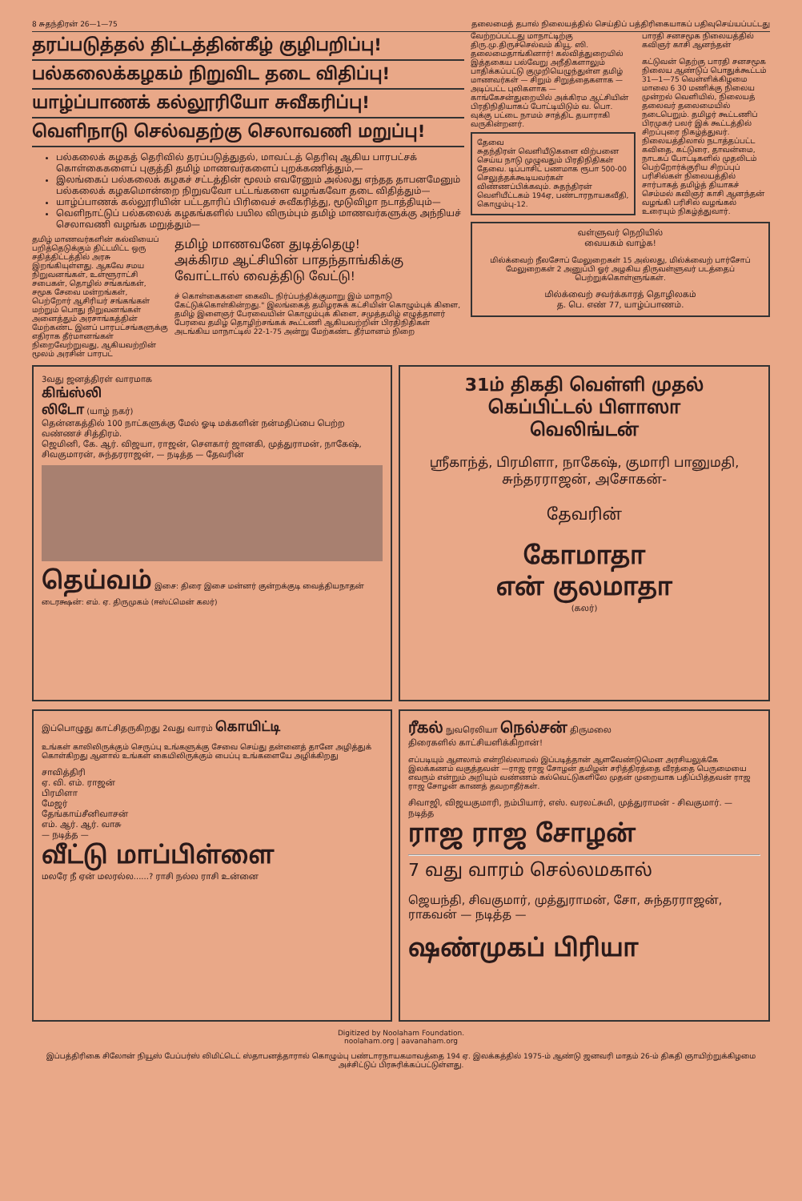8 சுதந்திரன் 26—1—75 தலைமைத் தபால் நிலையத்தில் செய்திப் பத்திரிகையாகப் பதிவுசெய்யப்பட்டது
தரப்படுத்தல் திட்டத்தின்கீழ் குழிபறிப்பு!
பல்கலைக்கழகம் நிறுவிட தடை விதிப்பு!
யாழ்ப்பாணக் கல்லூரியோ சுவீகரிப்பு!
வெளிநாடு செல்வதற்கு செலாவணி மறுப்பு!
பல்கலைக் கழகத் தெரிவில் தரப்படுத்துதல், மாவட்டத் தெரிவு ஆகிய பாரபட்சக் கொள்கைகளைப் புகுத்தி தமிழ் மாணவர்களைப் புறக்கணித்தும்,—
இலங்கைப் பல்கலைக் கழகச் சட்டத்தின் மூலம் எவரேனும் அல்லது எந்தத தாபனமேனும் பல்கலைக் கழகமொன்றை நிறுவவோ பட்டங்களை வழங்கவோ தடை விதித்தும்—
யாழ்ப்பாணக் கல்லூரியின் பட்டதாரிப் பிரிவைச் சுவீகரித்து, மூடுவிழா நடாத்தியும்—
வெளிநாட்டுப் பல்கலைக் கழகங்களில் பயில விரும்பும் தமிழ் மாணவர்களுக்கு அந்நியச் செலாவணி வழங்க மறுத்தும்—
தமிழ் மாணவர்களின் கல்வியைப் பறித்தெடுக்கும் திட்டமிட்ட ஒரு சதித்திட்டத்தில் அரசு இறங்கியுள்ளது. ஆகவே சமய நிறுவனங்கள், உள்ளூராட்சி சபைகள், தொழில் சங்கங்கள், சமூக சேவை மன்றங்கள், பெற்றோர் ஆசிரியர் சங்கங்கள் மற்றும் பொது நிறுவனங்கள் அனைத்தும் அரசாங்கத்தின் மேற்கண்ட இனப் பாரபட்சங்களுக்கு எதிராக தீர்மானங்கள் நிறைவேற்றுவது, ஆகியவற்றின் மூலம் அரசின் பாரபட்
தமிழ் மாணவனே துடித்தெழு!
அக்கிரம ஆட்சியின் பாதந்தாங்கிக்கு
வோட்டால் வைத்திடு வேட்டு!
ச் கொள்கைகளை கைவிட நிர்ப்பந்திக்குமாறு இம் மாநாடு கேட்டுக்கொள்கின்றது." இலங்கைத் தமிழரசுக் கட்சியின் கொழும்புக் கிளை, தமிழ் இளைஞர் பேரவையின் கொழும்புக் கிளை, சமுத்தமிழ் எழுத்தாளர் பேரவை தமிழ் தொழிற்சங்கக் கூட்டணி ஆகியவற்றின் பிரதிநிதிகள் அடங்கிய மாநாட்டில் 22-1-75 அன்று மேற்கண்ட தீர்மானம் நிறை
வேற்றப்பட்டது மாநாட்டிற்கு திரு.மு.திருச்செல்வம் கியூ. ஸி. தலைமைதாங்கினார்! கல்வித்துறையில் இத்தகைய பல்வேறு அநீதிகளாலும் பாதிக்கப்பட்டு குமுறியெழுந்துள்ள தமிழ் மாணவர்கள் — சிறும் சிறுத்தைகளாக — அடிப்பட்ட புலிகளாக — காங்கேசன்துறையில் அக்கிரம ஆட்சியின் பிரதிநிதியாகப் போட்டியிடும் வ. பொ. வுக்கு பட்டை நாமம் சாத்திட தயாராகி வருகின்றனர்.
தேவை
சுதந்திரன் வெளியீடுகளை விற்பனை செய்ய நாடு முழுவதும் பிரதிநிதிகள் தேவை. டிப்பாசிட் பணமாக ரூபா 500-00 செலுத்தக்கூடியவர்கள் விண்ணப்பிக்கவும். சுதந்திரன் வெளியீட்டகம் 194ஏ, பண்டாரநாயகவீதி, கொழும்பு-12.
பாரதி சனசமூக நிலையத்தில் கவிஞர் காசி ஆனந்தன்
கட்டுவன் தெற்கு பாரதி சனசமூக நிலைய ஆண்டுப் பொதுக்கூட்டம் 31—1—75 வெள்ளிக்கிழமை மாலை 6 30 மணிக்கு நிலைய முன்றல் வெளியில், நிலையத் தலைவர் தலைமையில் நடைபெறும். தமிழர் கூட்டணிப் பிரமுகர் பலர் இக் கூட்டத்தில் சிறப்புரை நிகழ்த்துவர். நிலையத்திலால் நடாத்தப்பட்ட கவிதை, கட்டுரை, தாவன்மை, நாடகப் போட்டிகளில் முதலிடம் பெற்றோர்க்குரிய சிறப்புப் பரிசில்கள் நிலையத்தில் சார்பாகத் தமிழ்த் தியாகச் செம்மல் கவிஞர் காசி ஆனந்தன் வழங்கி பரிசில் வழங்கல் உரையும் நிகழ்த்துவார்.
வள்ளுவர் நெறியில்
வையகம் வாழ்க!
மில்க்வைற் நீலசோப் மேலுறைகள் 15 அல்லது, மில்க்வைற் பார்சோப் மேலுறைகள் 2 அனுப்பி ஓர் அழகிய திருவள்ளுவர் படத்தைப் பெற்றுக்கொள்ளுங்கள்.
மில்க்வைற் சவர்க்காரத் தொழிலகம்
த. பெ. எண் 77, யாழ்ப்பாணம்.
3வது ஜனத்திரள் வாரமாக
கிங்ஸ்லி
லிடோ (யாழ் நகர்)
தென்னகத்தில் 100 நாட்களுக்கு மேல் ஓடி மக்களின் நன்மதிப்பை பெற்ற வண்ணச் சித்திரம்.
ஜெமினி, கே. ஆர். விஜயா, ராஜன், சௌகார் ஜானகி, முத்துராமன், நாகேஷ், சிவகுமாரன், சுந்தரராஜன், — நடித்த — தேவரின்
தெய்வம் இசை: திரை இசை மன்னர் குன்றக்குடி வைத்தியநாதன் டைரக்ஷன்: எம். ஏ. திருமுகம் (ஈஸ்ட்மென் கலர்)
31ம் திகதி வெள்ளி முதல்
கெப்பிட்டல் பிளாஸா
வெலிங்டன்
ஸ்ரீகாந்த், பிரமிளா, நாகேஷ், குமாரி பானுமதி, சுந்தரராஜன், அசோகன்-
தேவரின்
கோமாதா
என் குலமாதா
(கலர்)
இப்பொழுது காட்சிதருகிறது 2வது வாரம் கொயிட்டி
உங்கள் காலிலிருக்கும் செருப்பு உங்களுக்கு சேவை செய்து தன்னைத் தானே அழித்துக் கொள்கிறது ஆனால் உங்கள் கையிலிருக்கும் பைப்பு உங்களையே அழிக்கிறது
சாவித்திரி
ஏ. வி. எம். ராஜன்
பிரமிளா
மேஜர்
தேங்காய்சீனிவாசன்
எம். ஆர். ஆர். வாசு
— நடித்த —
வீட்டு மாப்பிள்ளை
மலரே நீ ஏன் மலரல்ல......? ராசி நல்ல ராசி உன்னை
ரீகல் நுவரெலியா நெல்சன் திருமலை
திரைகளில் காட்சியளிக்கிறான்!
எப்படியும் ஆளலாம் என்றில்லாமல் இப்படித்தான் ஆளவேண்டுமென அரசியலுக்கே இலக்கணம் வகுத்தவன் —ராஜ ராஜ சோழன் தமிழன் சரித்திரத்தை வீரத்தை பெருமையை எவரும் என்றும் அறியும் வண்ணம் கல்வெட்டுகளிலே முதன் முறையாக பதிப்பித்தவன் ராஜ ராஜ சோழன் காணத் தவறாதீர்கள்.
சிவாஜி, விஜயகுமாரி, நம்பியார், எஸ். வரலட்சுமி, முத்துராமன் - சிவகுமார். — நடித்த
ராஜ ராஜ சோழன்
7 வது வாரம் செல்லமகால்
ஜெயந்தி, சிவகுமார், முத்துராமன், சோ, சுந்தரராஜன், ராகவன் — நடித்த —
ஷண்முகப் பிரியா
Digitized by Noolaham Foundation.
noolaham.org | aavanaham.org
இப்பத்திரிகை சிலோன் நியூஸ் பேப்பர்ஸ் லிமிட்டெட் ஸ்தாபனத்தாரால் கொழும்பு பண்டாரநாயகமாவத்தை 194 ஏ. இலக்கத்தில் 1975-ம் ஆண்டு ஜனவரி மாதம் 26-ம் திகதி ஞாயிற்றுக்கிழமை அச்சிட்டுப் பிரசுரிக்கப்பட்டுள்ளது.